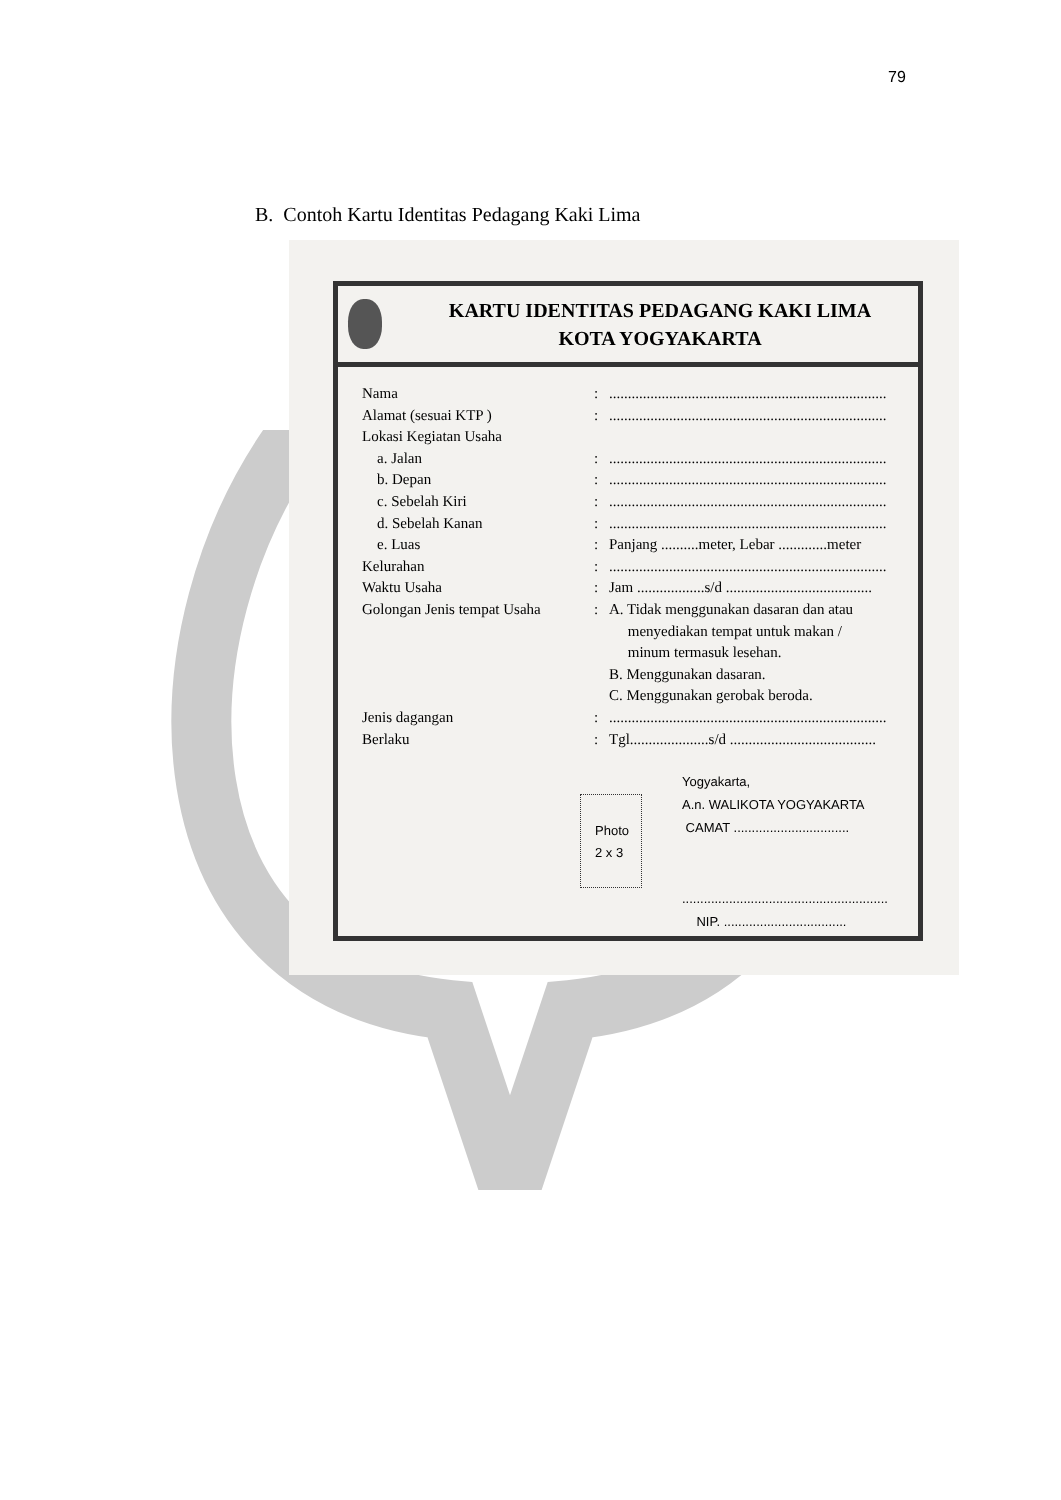79
B. Contoh Kartu Identitas Pedagang Kaki Lima
KARTU IDENTITAS PEDAGANG KAKI LIMA
KOTA YOGYAKARTA
| Nama | : | .......................................................................... |
| Alamat (sesuai KTP ) | : | .......................................................................... |
| Lokasi Kegiatan Usaha | | |
| a. Jalan | : | .......................................................................... |
| b. Depan | : | .......................................................................... |
| c. Sebelah Kiri | : | .......................................................................... |
| d. Sebelah Kanan | : | .......................................................................... |
| e. Luas | : | Panjang ..........meter, Lebar .............meter |
| Kelurahan | : | .......................................................................... |
| Waktu Usaha | : | Jam ..................s/d ....................................... |
| Golongan Jenis tempat Usaha | : | A. Tidak menggunakan dasaran dan atau menyediakan tempat untuk makan / minum termasuk lesehan. B. Menggunakan dasaran. C. Menggunakan gerobak beroda. |
| Jenis dagangan | : | .......................................................................... |
| Berlaku | : | Tgl.....................s/d ....................................... |
Photo
2 x 3
Yogyakarta,
A.n. WALIKOTA YOGYAKARTA
CAMAT ................................
.........................................................
NIP. ..................................